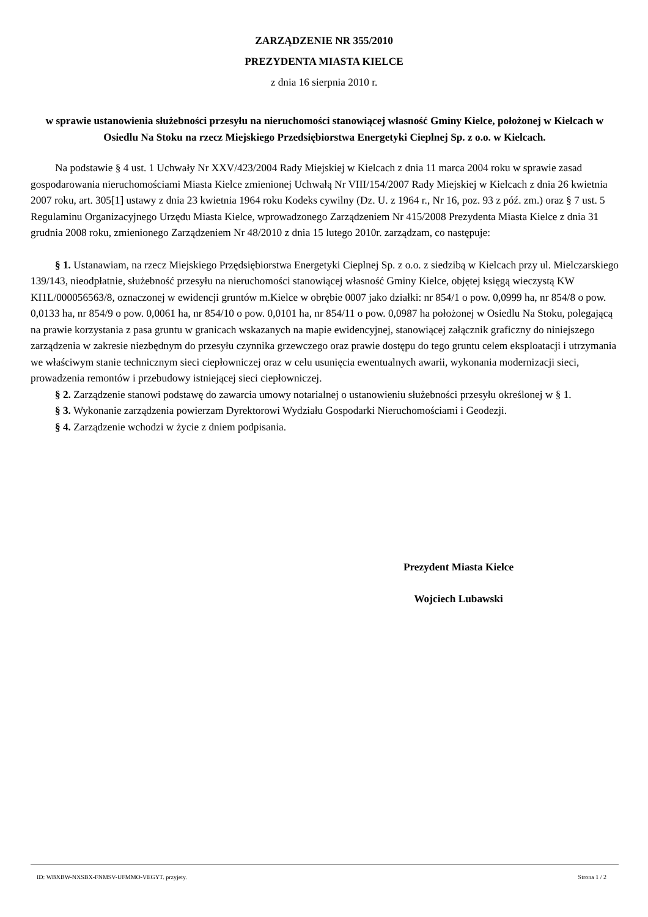ZARZĄDZENIE NR 355/2010
PREZYDENTA MIASTA KIELCE
z dnia 16 sierpnia 2010 r.
w sprawie ustanowienia służebności przesyłu na nieruchomości stanowiącej własność Gminy Kielce, położonej w Kielcach w Osiedlu Na Stoku na rzecz Miejskiego Przedsiębiorstwa Energetyki Cieplnej Sp. z o.o. w Kielcach.
Na podstawie § 4 ust. 1 Uchwały Nr XXV/423/2004 Rady Miejskiej w Kielcach z dnia 11 marca 2004 roku w sprawie zasad gospodarowania nieruchomościami Miasta Kielce zmienionej Uchwałą Nr VIII/154/2007 Rady Miejskiej w Kielcach z dnia 26 kwietnia 2007 roku, art. 305[1] ustawy z dnia 23 kwietnia 1964 roku Kodeks cywilny (Dz. U. z 1964 r., Nr 16, poz. 93 z póź. zm.) oraz § 7 ust. 5 Regulaminu Organizacyjnego Urzędu Miasta Kielce, wprowadzonego Zarządzeniem Nr 415/2008 Prezydenta Miasta Kielce z dnia 31 grudnia 2008 roku, zmienionego Zarządzeniem Nr 48/2010 z dnia 15 lutego 2010r. zarządzam, co następuje:
§ 1. Ustanawiam, na rzecz Miejskiego Przędsiębiorstwa Energetyki Cieplnej Sp. z o.o. z siedzibą w Kielcach przy ul. Mielczarskiego 139/143, nieodpłatnie, służebność przesyłu na nieruchomości stanowiącej własność Gminy Kielce, objętej księgą wieczystą KW KI1L/000056563/8, oznaczonej w ewidencji gruntów m.Kielce w obrębie 0007 jako działki: nr 854/1 o pow. 0,0999 ha, nr 854/8 o pow. 0,0133 ha, nr 854/9 o pow. 0,0061 ha, nr 854/10 o pow. 0,0101 ha, nr 854/11 o pow. 0,0987 ha położonej w Osiedlu Na Stoku, polegającą na prawie korzystania z pasa gruntu w granicach wskazanych na mapie ewidencyjnej, stanowiącej załącznik graficzny do niniejszego zarządzenia w zakresie niezbędnym do przesyłu czynnika grzewczego oraz prawie dostępu do tego gruntu celem eksploatacji i utrzymania we właściwym stanie technicznym sieci ciepłowniczej oraz w celu usunięcia ewentualnych awarii, wykonania modernizacji sieci, prowadzenia remontów i przebudowy istniejącej sieci ciepłowniczej.
§ 2. Zarządzenie stanowi podstawę do zawarcia umowy notarialnej o ustanowieniu służebności przesyłu określonej w § 1.
§ 3. Wykonanie zarządzenia powierzam Dyrektorowi Wydziału Gospodarki Nieruchomościami i Geodezji.
§ 4. Zarządzenie wchodzi w życie z dniem podpisania.
Prezydent Miasta Kielce
Wojciech Lubawski
ID: WBXBW-NXSBX-FNMSV-UFMMO-VEGYT. przyjety. Strona 1 / 2